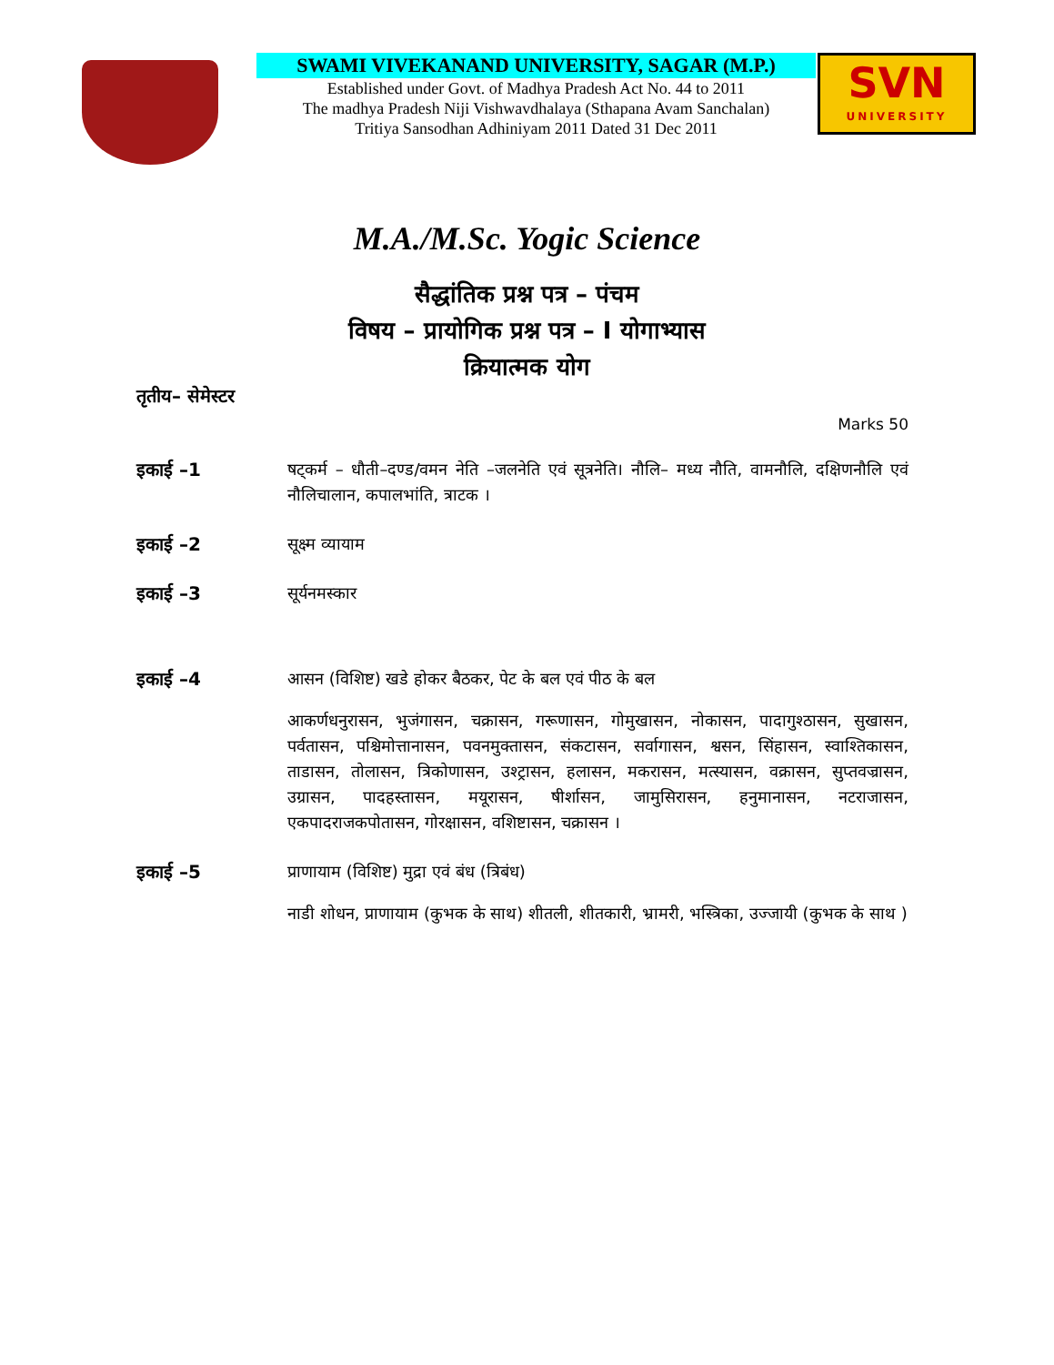SWAMI VIVEKANAND UNIVERSITY, SAGAR (M.P.)
Established under Govt. of Madhya Pradesh Act No. 44 to 2011
The madhya Pradesh Niji Vishwavdhalaya (Sthapana Avam Sanchalan)
Tritiya Sansodhan Adhiniyam 2011 Dated 31 Dec 2011
SVN
UNIVERSITY
M.A./M.Sc. Yogic Science
सैद्धांतिक प्रश्न पत्र – पंचम
विषय – प्रायोगिक प्रश्न पत्र – I योगाभ्यास
क्रियात्मक योग
तृतीय– सेमेस्टर
Marks 50
इकाई –1 षट्कर्म – धौती–दण्ड/वमन नेति –जलनेति एवं सूत्रनेति। नौलि– मध्य नौति, वामनौलि, दक्षिणनौलि एवं नौलिचालान, कपालभांति, त्राटक ।
इकाई –2 सूक्ष्म व्यायाम
इकाई –3 सूर्यनमस्कार
इकाई –4 आसन (विशिष्ट) खडे होकर बैठकर, पेट के बल एवं पीठ के बल
आकर्णधनुरासन, भुजंगासन, चक्रासन, गरूणासन, गोमुखासन, नोकासन, पादागुश्ठासन, सुखासन, पर्वतासन, पश्चिमोत्तानासन, पवनमुक्तासन, संकटासन, सर्वागासन, श्वसन, सिंहासन, स्वाश्तिकासन, ताडासन, तोलासन, त्रिकोणासन, उश्ट्रासन, हलासन, मकरासन, मत्स्यासन, वक्रासन, सुप्तवज्रासन, उग्रासन, पादहस्तासन, मयूरासन, षीर्शासन, जामुसिरासन, हनुमानासन, नटराजासन, एकपादराजकपोतासन, गोरक्षासन, वशिष्टासन, चक्रासन ।
इकाई –5 प्राणायाम (विशिष्ट) मुद्रा एवं बंध (त्रिबंध)
नाडी शोधन, प्राणायाम (कुभक के साथ) शीतली, शीतकारी, भ्रामरी, भस्त्रिका, उज्जायी (कुभक के साथ )